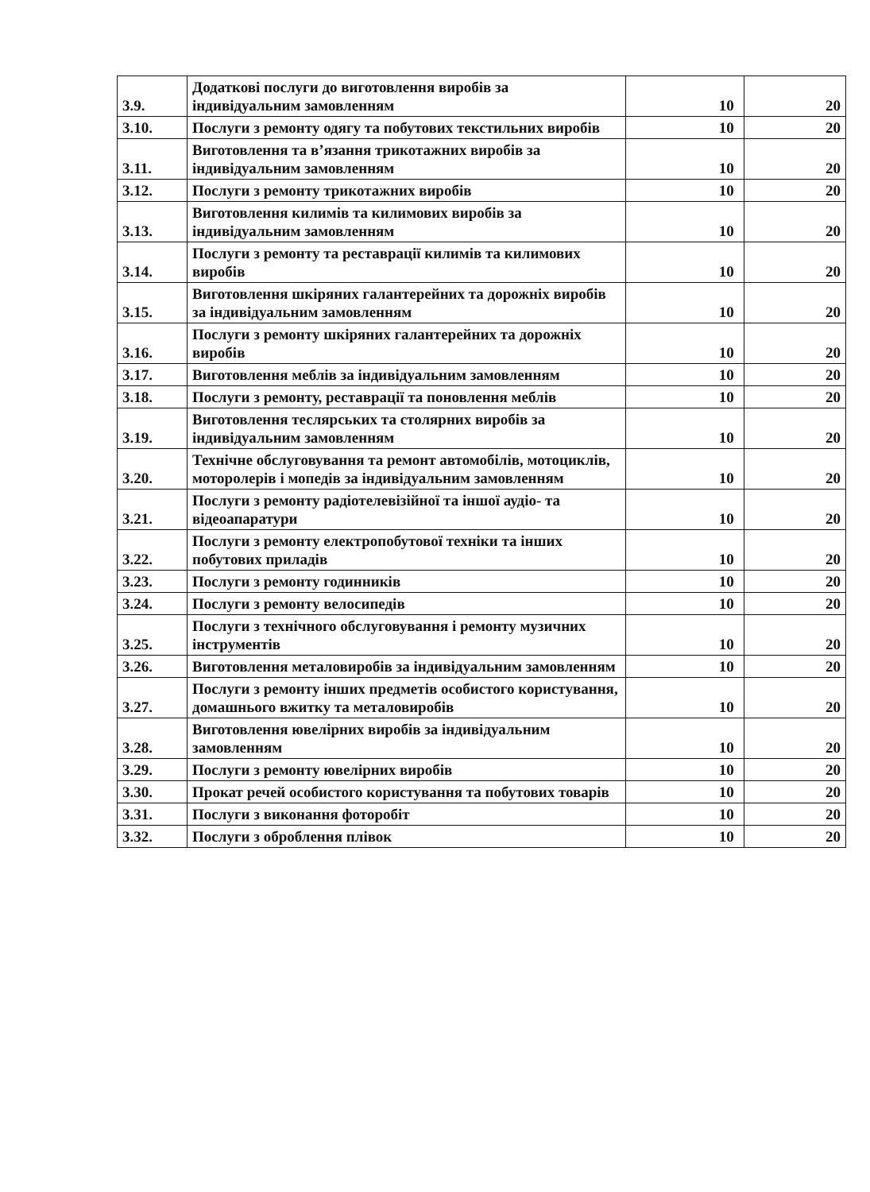| 3.9. | Додаткові послуги до виготовлення виробів за індивідуальним замовленням | 10 | 20 |
| 3.10. | Послуги з ремонту одягу та побутових текстильних виробів | 10 | 20 |
| 3.11. | Виготовлення та в’язання трикотажних виробів за індивідуальним замовленням | 10 | 20 |
| 3.12. | Послуги з ремонту трикотажних виробів | 10 | 20 |
| 3.13. | Виготовлення килимів та килимових виробів за індивідуальним замовленням | 10 | 20 |
| 3.14. | Послуги з ремонту та реставрації килимів та килимових виробів | 10 | 20 |
| 3.15. | Виготовлення шкіряних галантерейних та дорожніх виробів за індивідуальним замовленням | 10 | 20 |
| 3.16. | Послуги з ремонту шкіряних галантерейних та дорожніх виробів | 10 | 20 |
| 3.17. | Виготовлення меблів за індивідуальним замовленням | 10 | 20 |
| 3.18. | Послуги з ремонту, реставрації та поновлення меблів | 10 | 20 |
| 3.19. | Виготовлення теслярських та столярних виробів за індивідуальним замовленням | 10 | 20 |
| 3.20. | Технічне обслуговування та ремонт автомобілів, мотоциклів, моторолерів і мопедів за індивідуальним замовленням | 10 | 20 |
| 3.21. | Послуги з ремонту радіотелевізійної та іншої аудіо- та відеоапаратури | 10 | 20 |
| 3.22. | Послуги з ремонту електропобутової техніки та інших побутових приладів | 10 | 20 |
| 3.23. | Послуги з ремонту годинників | 10 | 20 |
| 3.24. | Послуги з ремонту велосипедів | 10 | 20 |
| 3.25. | Послуги з технічного обслуговування і ремонту музичних інструментів | 10 | 20 |
| 3.26. | Виготовлення металовиробів за індивідуальним замовленням | 10 | 20 |
| 3.27. | Послуги з ремонту інших предметів особистого користування, домашнього вжитку та металовиробів | 10 | 20 |
| 3.28. | Виготовлення ювелірних виробів за індивідуальним замовленням | 10 | 20 |
| 3.29. | Послуги з ремонту ювелірних виробів | 10 | 20 |
| 3.30. | Прокат речей особистого користування та побутових товарів | 10 | 20 |
| 3.31. | Послуги з виконання фоторобіт | 10 | 20 |
| 3.32. | Послуги з оброблення плівок | 10 | 20 |